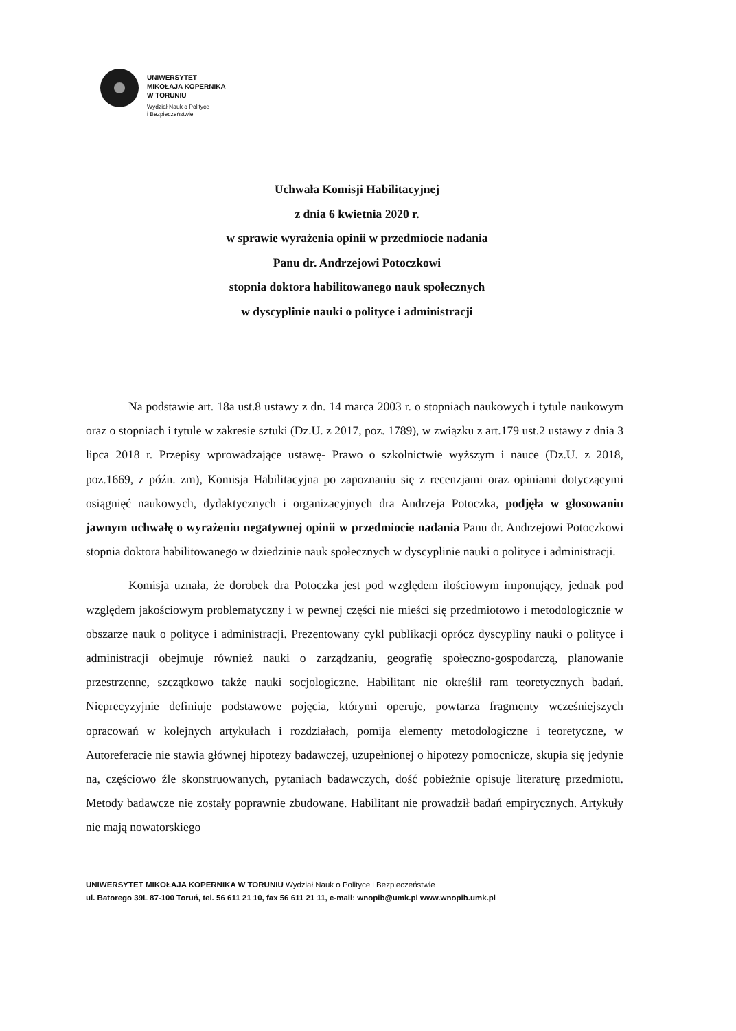UNIWERSYTET
MIKOŁAJA KOPERNIKA
W TORUNIU
Wydział Nauk o Polityce
i Bezpieczeństwie
Uchwała Komisji Habilitacyjnej
z dnia 6 kwietnia 2020 r.
w sprawie wyrażenia opinii w przedmiocie nadania
Panu dr. Andrzejowi Potoczkowi
stopnia doktora habilitowanego nauk społecznych
w dyscyplinie nauki o polityce i administracji
Na podstawie art. 18a ust.8 ustawy z dn. 14 marca 2003 r. o stopniach naukowych i tytule naukowym oraz o stopniach i tytule w zakresie sztuki (Dz.U. z 2017, poz. 1789), w związku z art.179 ust.2 ustawy z dnia 3 lipca 2018 r. Przepisy wprowadzające ustawę- Prawo o szkolnictwie wyższym i nauce (Dz.U. z 2018, poz.1669, z późn. zm), Komisja Habilitacyjna po zapoznaniu się z recenzjami oraz opiniami dotyczącymi osiągnięć naukowych, dydaktycznych i organizacyjnych dra Andrzeja Potoczka, podjęła w głosowaniu jawnym uchwałę o wyrażeniu negatywnej opinii w przedmiocie nadania Panu dr. Andrzejowi Potoczkowi stopnia doktora habilitowanego w dziedzinie nauk społecznych w dyscyplinie nauki o polityce i administracji.
Komisja uznała, że dorobek dra Potoczka jest pod względem ilościowym imponujący, jednak pod względem jakościowym problematyczny i w pewnej części nie mieści się przedmiotowo i metodologicznie w obszarze nauk o polityce i administracji. Prezentowany cykl publikacji oprócz dyscypliny nauki o polityce i administracji obejmuje również nauki o zarządzaniu, geografię społeczno-gospodarczą, planowanie przestrzenne, szczątkowo także nauki socjologiczne. Habilitant nie określił ram teoretycznych badań. Nieprecyzyjnie definiuje podstawowe pojęcia, którymi operuje, powtarza fragmenty wcześniejszych opracowań w kolejnych artykułach i rozdziałach, pomija elementy metodologiczne i teoretyczne, w Autoreferacie nie stawia głównej hipotezy badawczej, uzupełnionej o hipotezy pomocnicze, skupia się jedynie na, częściowo źle skonstruowanych, pytaniach badawczych, dość pobieżnie opisuje literaturę przedmiotu. Metody badawcze nie zostały poprawnie zbudowane. Habilitant nie prowadził badań empirycznych. Artykuły nie mają nowatorskiego
UNIWERSYTET MIKOŁAJA KOPERNIKA W TORUNIU Wydział Nauk o Polityce i Bezpieczeństwie
ul. Batorego 39L 87-100 Toruń, tel. 56 611 21 10, fax 56 611 21 11, e-mail: wnopib@umk.pl www.wnopib.umk.pl